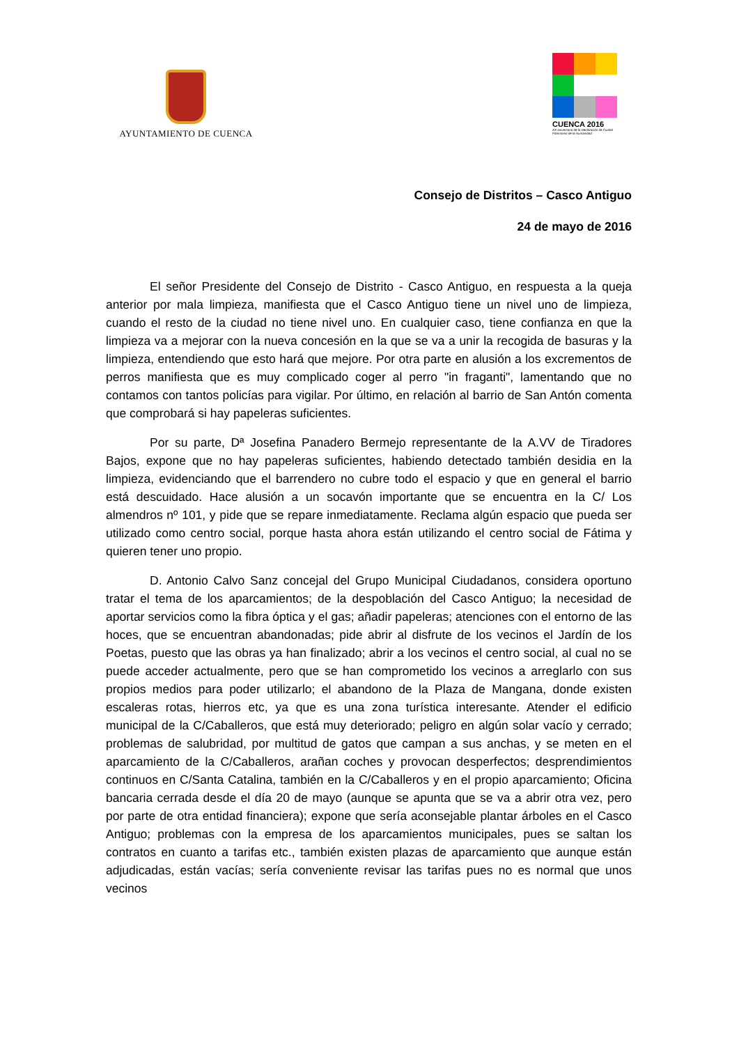AYUNTAMIENTO DE CUENCA
CUENCA 2016
XX aniversario de la Declaración de Ciudad Patrimonio de la Humanidad
Consejo de Distritos – Casco Antiguo
24 de mayo de 2016
El señor Presidente del Consejo de Distrito - Casco Antiguo, en respuesta a la queja anterior por mala limpieza, manifiesta que el Casco Antiguo tiene un nivel uno de limpieza, cuando el resto de la ciudad no tiene nivel uno. En cualquier caso, tiene confianza en que la limpieza va a mejorar con la nueva concesión en la que se va a unir la recogida de basuras y la limpieza, entendiendo que esto hará que mejore. Por otra parte en alusión a los excrementos de perros manifiesta que es muy complicado coger al perro "in fraganti", lamentando que no contamos con tantos policías para vigilar. Por último, en relación al barrio de San Antón comenta que comprobará si hay papeleras suficientes.
Por su parte, Dª Josefina Panadero Bermejo representante de la A.VV de Tiradores Bajos, expone que no hay papeleras suficientes, habiendo detectado también desidia en la limpieza, evidenciando que el barrendero no cubre todo el espacio y que en general el barrio está descuidado. Hace alusión a un socavón importante que se encuentra en la C/ Los almendros nº 101, y pide que se repare inmediatamente. Reclama algún espacio que pueda ser utilizado como centro social, porque hasta ahora están utilizando el centro social de Fátima y quieren tener uno propio.
D. Antonio Calvo Sanz concejal del Grupo Municipal Ciudadanos, considera oportuno tratar el tema de los aparcamientos; de la despoblación del Casco Antiguo; la necesidad de aportar servicios como la fibra óptica y el gas; añadir papeleras; atenciones con el entorno de las hoces, que se encuentran abandonadas; pide abrir al disfrute de los vecinos el Jardín de los Poetas, puesto que las obras ya han finalizado; abrir a los vecinos el centro social, al cual no se puede acceder actualmente, pero que se han comprometido los vecinos a arreglarlo con sus propios medios para poder utilizarlo; el abandono de la Plaza de Mangana, donde existen escaleras rotas, hierros etc, ya que es una zona turística interesante. Atender el edificio municipal de la C/Caballeros, que está muy deteriorado; peligro en algún solar vacío y cerrado; problemas de salubridad, por multitud de gatos que campan a sus anchas, y se meten en el aparcamiento de la C/Caballeros, arañan coches y provocan desperfectos; desprendimientos continuos en C/Santa Catalina, también en la C/Caballeros y en el propio aparcamiento; Oficina bancaria cerrada desde el día 20 de mayo (aunque se apunta que se va a abrir otra vez, pero por parte de otra entidad financiera); expone que sería aconsejable plantar árboles en el Casco Antiguo; problemas con la empresa de los aparcamientos municipales, pues se saltan los contratos en cuanto a tarifas etc., también existen plazas de aparcamiento que aunque están adjudicadas, están vacías; sería conveniente revisar las tarifas pues no es normal que unos vecinos